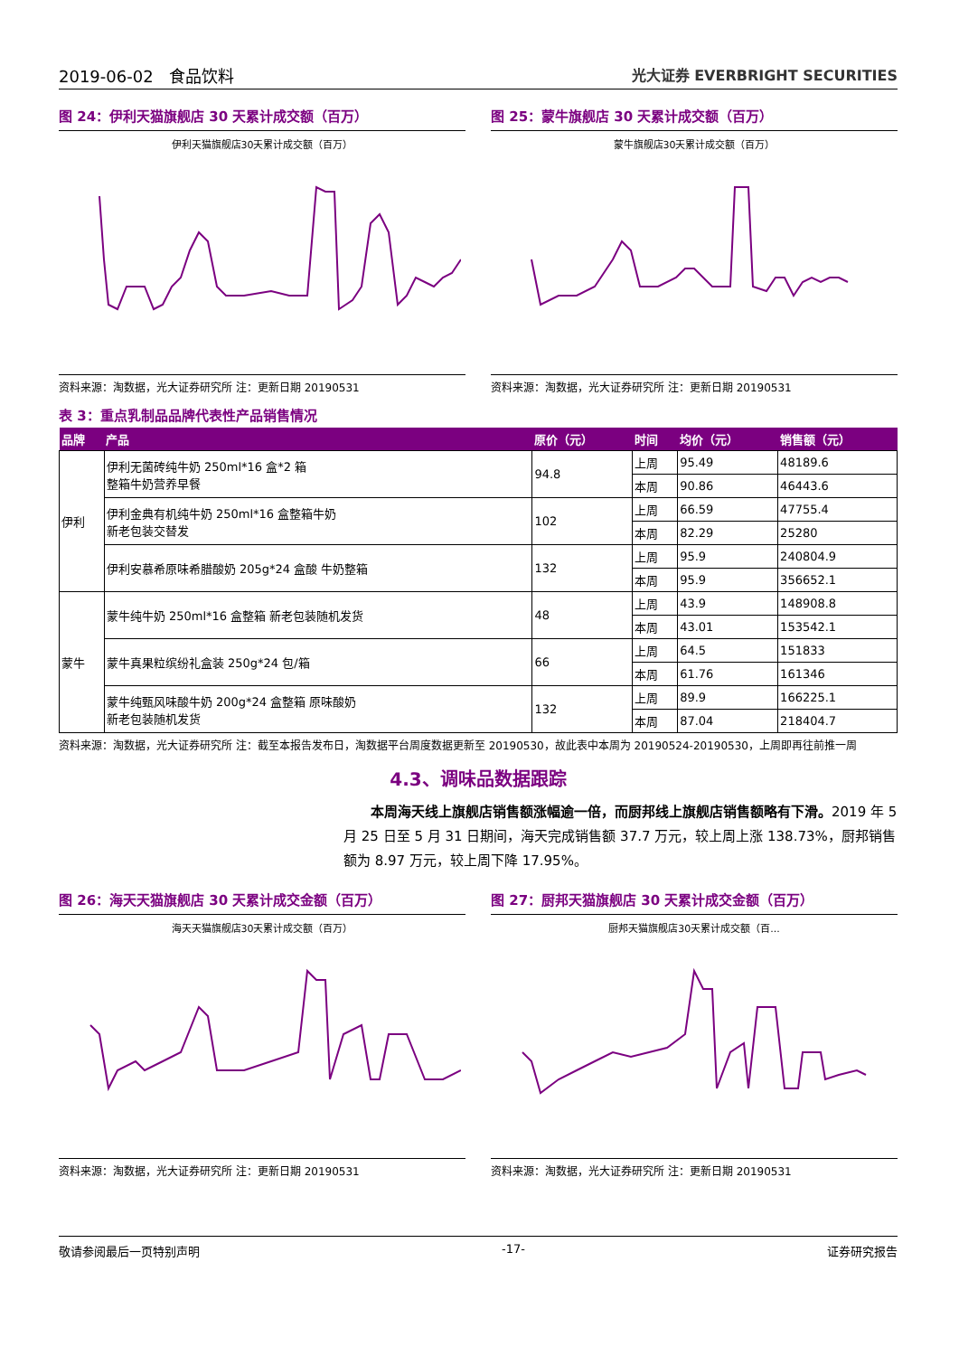2019-06-02 食品饮料 光大证券 EVERBRIGHT SECURITIES
图 24：伊利天猫旗舰店 30 天累计成交额（百万）
伊利天猫旗舰店30天累计成交额（百万）
资料来源：淘数据，光大证券研究所 注：更新日期 20190531
图 25：蒙牛旗舰店 30 天累计成交额（百万）
蒙牛旗舰店30天累计成交额（百万）
资料来源：淘数据，光大证券研究所 注：更新日期 20190531
表 3：重点乳制品品牌代表性产品销售情况
| 品牌 | 产品 | 原价（元） | 时间 | 均价（元） | 销售额（元） |
| --- | --- | --- | --- | --- | --- |
| 伊利 | 伊利无菌砖纯牛奶 250ml*16 盒*2 箱 整箱牛奶营养早餐 | 94.8 | 上周 | 95.49 | 48189.6 |
| | | | 本周 | 90.86 | 46443.6 |
| | 伊利金典有机纯牛奶 250ml*16 盒整箱牛奶 新老包装交替发 | 102 | 上周 | 66.59 | 47755.4 |
| | | | 本周 | 82.29 | 25280 |
| | 伊利安慕希原味希腊酸奶 205g*24 盒酸 牛奶整箱 | 132 | 上周 | 95.9 | 240804.9 |
| | | | 本周 | 95.9 | 356652.1 |
| 蒙牛 | 蒙牛纯牛奶 250ml*16 盒整箱 新老包装随机发货 | 48 | 上周 | 43.9 | 148908.8 |
| | | | 本周 | 43.01 | 153542.1 |
| | 蒙牛真果粒缤纷礼盒装 250g*24 包/箱 | 66 | 上周 | 64.5 | 151833 |
| | | | 本周 | 61.76 | 161346 |
| | 蒙牛纯甄风味酸牛奶 200g*24 盒整箱 原味酸奶 新老包装随机发货 | 132 | 上周 | 89.9 | 166225.1 |
| | | | 本周 | 87.04 | 218404.7 |
资料来源：淘数据，光大证券研究所 注：截至本报告发布日，淘数据平台周度数据更新至 20190530，故此表中本周为 20190524-20190530，上周即再往前推一周
4.3、调味品数据跟踪
  本周海天线上旗舰店销售额涨幅逾一倍，而厨邦线上旗舰店销售额略有下滑。2019 年 5 月 25 日至 5 月 31 日期间，海天完成销售额 37.7 万元，较上周上涨 138.73%，厨邦销售额为 8.97 万元，较上周下降 17.95%。
图 26：海天天猫旗舰店 30 天累计成交金额（百万）
海天天猫旗舰店30天累计成交额（百万）
资料来源：淘数据，光大证券研究所 注：更新日期 20190531
图 27：厨邦天猫旗舰店 30 天累计成交金额（百万）
厨邦天猫旗舰店30天累计成交额（百...
资料来源：淘数据，光大证券研究所 注：更新日期 20190531
敬请参阅最后一页特别声明 -17- 证券研究报告